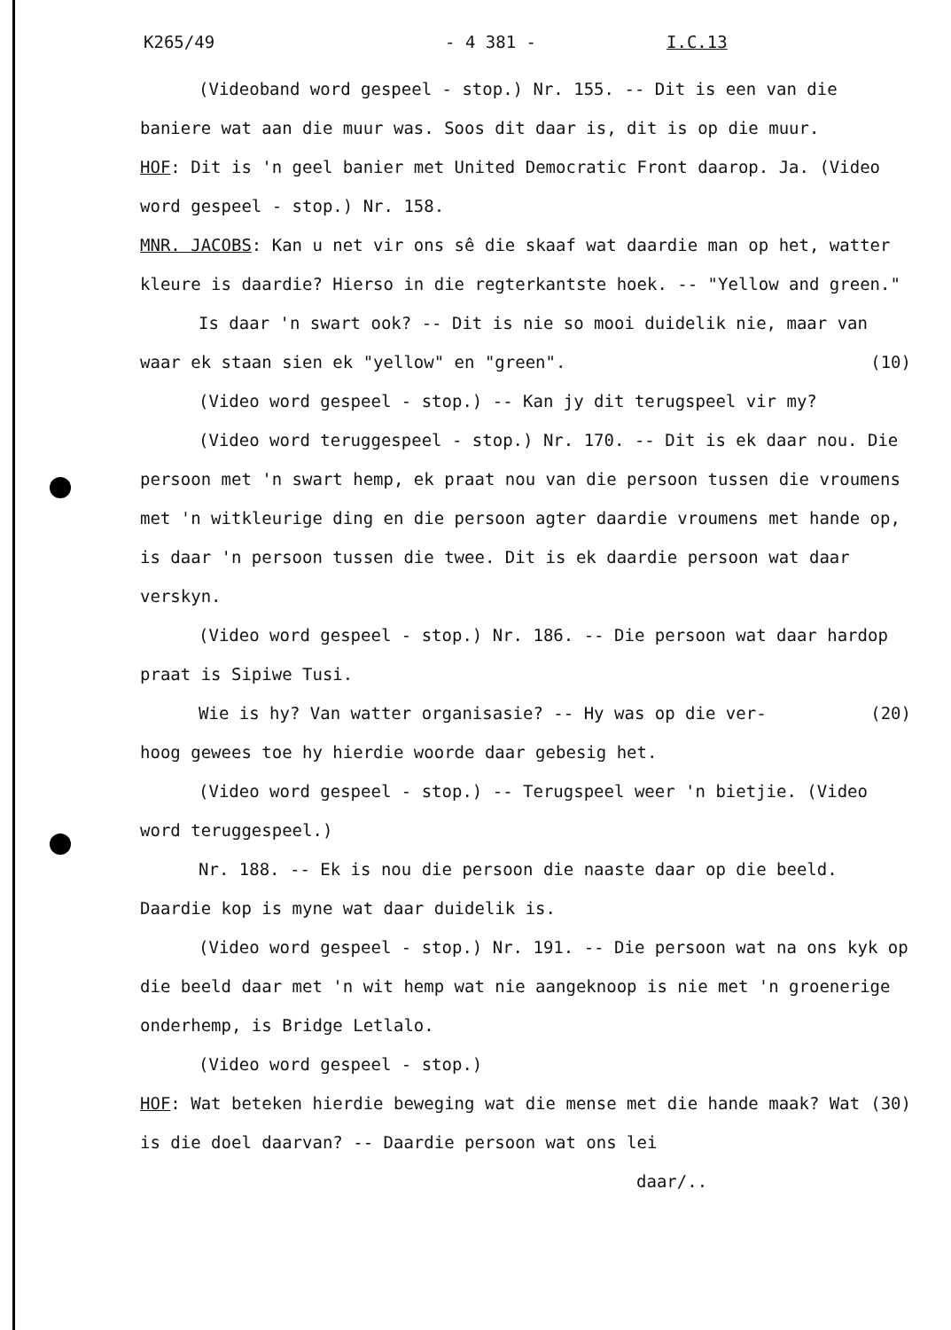K265/49 - 4 381 - I.C.13
(Videoband word gespeel - stop.) Nr. 155. -- Dit is een van die baniere wat aan die muur was. Soos dit daar is, dit is op die muur.
HOF: Dit is 'n geel banier met United Democratic Front daarop. Ja. (Video word gespeel - stop.) Nr. 158.
MNR. JACOBS: Kan u net vir ons sê die skaaf wat daardie man op het, watter kleure is daardie? Hierso in die regterkantste hoek. -- "Yellow and green."
Is daar 'n swart ook? -- Dit is nie so mooi duidelik nie, maar van waar ek staan sien ek "yellow" en "green". (10)
(Video word gespeel - stop.) -- Kan jy dit terugspeel vir my?
(Video word teruggespeel - stop.) Nr. 170. -- Dit is ek daar nou. Die persoon met 'n swart hemp, ek praat nou van die persoon tussen die vroumens met 'n witkleurige ding en die persoon agter daardie vroumens met hande op, is daar 'n persoon tussen die twee. Dit is ek daardie persoon wat daar verskyn.
(Video word gespeel - stop.) Nr. 186. -- Die persoon wat daar hardop praat is Sipiwe Tusi.
Wie is hy? Van watter organisasie? -- Hy was op die ver- (20) hoog gewees toe hy hierdie woorde daar gebesig het.
(Video word gespeel - stop.) -- Terugspeel weer 'n bietjie. (Video word teruggespeel.)
Nr. 188. -- Ek is nou die persoon die naaste daar op die beeld. Daardie kop is myne wat daar duidelik is.
(Video word gespeel - stop.) Nr. 191. -- Die persoon wat na ons kyk op die beeld daar met 'n wit hemp wat nie aangeknoop is nie met 'n groenerige onderhemp, is Bridge Letlalo.
(Video word gespeel - stop.)
HOF: Wat beteken hierdie beweging wat die mense met die hande (30) maak? Wat is die doel daarvan? -- Daardie persoon wat ons lei
daar/..